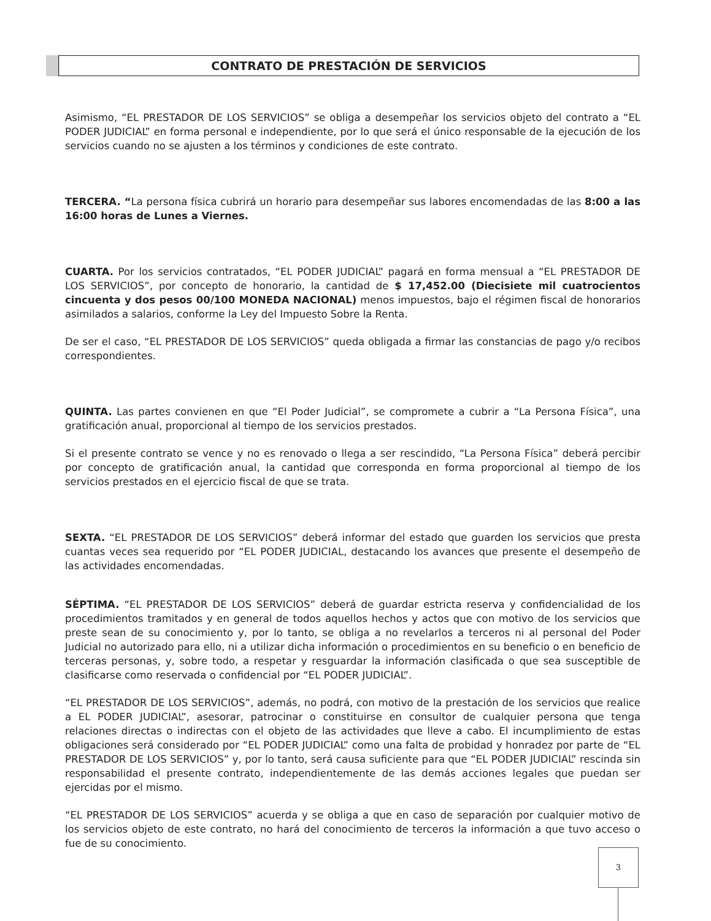CONTRATO DE PRESTACIÓN DE SERVICIOS
Asimismo, “EL PRESTADOR DE LOS SERVICIOS” se obliga a desempeñar los servicios objeto del contrato a “EL PODER JUDICIAL” en forma personal e independiente, por lo que será el único responsable de la ejecución de los servicios cuando no se ajusten a los términos y condiciones de este contrato.
TERCERA. “La persona física cubrirá un horario para desempeñar sus labores encomendadas de las 8:00 a las 16:00 horas de Lunes a Viernes.
CUARTA. Por los servicios contratados, “EL PODER JUDICIAL” pagará en forma mensual a “EL PRESTADOR DE LOS SERVICIOS”, por concepto de honorario, la cantidad de $ 17,452.00 (Diecisiete mil cuatrocientos cincuenta y dos pesos 00/100 MONEDA NACIONAL) menos impuestos, bajo el régimen fiscal de honorarios asimilados a salarios, conforme la Ley del Impuesto Sobre la Renta.
De ser el caso, “EL PRESTADOR DE LOS SERVICIOS” queda obligada a firmar las constancias de pago y/o recibos correspondientes.
QUINTA. Las partes convienen en que “El Poder Judicial”, se compromete a cubrir a “La Persona Física”, una gratificación anual, proporcional al tiempo de los servicios prestados.
Si el presente contrato se vence y no es renovado o llega a ser rescindido, “La Persona Física” deberá percibir por concepto de gratificación anual, la cantidad que corresponda en forma proporcional al tiempo de los servicios prestados en el ejercicio fiscal de que se trata.
SEXTA. “EL PRESTADOR DE LOS SERVICIOS” deberá informar del estado que guarden los servicios que presta cuantas veces sea requerido por “EL PODER JUDICIAL, destacando los avances que presente el desempeño de las actividades encomendadas.
SÉPTIMA. “EL PRESTADOR DE LOS SERVICIOS” deberá de guardar estricta reserva y confidencialidad de los procedimientos tramitados y en general de todos aquellos hechos y actos que con motivo de los servicios que preste sean de su conocimiento y, por lo tanto, se obliga a no revelarlos a terceros ni al personal del Poder Judicial no autorizado para ello, ni a utilizar dicha información o procedimientos en su beneficio o en beneficio de terceras personas, y, sobre todo, a respetar y resguardar la información clasificada o que sea susceptible de clasificarse como reservada o confidencial por “EL PODER JUDICIAL”.
“EL PRESTADOR DE LOS SERVICIOS”, además, no podrá, con motivo de la prestación de los servicios que realice a EL PODER JUDICIAL”, asesorar, patrocinar o constituirse en consultor de cualquier persona que tenga relaciones directas o indirectas con el objeto de las actividades que lleve a cabo. El incumplimiento de estas obligaciones será considerado por “EL PODER JUDICIAL” como una falta de probidad y honradez por parte de “EL PRESTADOR DE LOS SERVICIOS” y, por lo tanto, será causa suficiente para que “EL PODER JUDICIAL” rescinda sin responsabilidad el presente contrato, independientemente de las demás acciones legales que puedan ser ejercidas por el mismo.
“EL PRESTADOR DE LOS SERVICIOS” acuerda y se obliga a que en caso de separación por cualquier motivo de los servicios objeto de este contrato, no hará del conocimiento de terceros la información a que tuvo acceso o fue de su conocimiento.
3